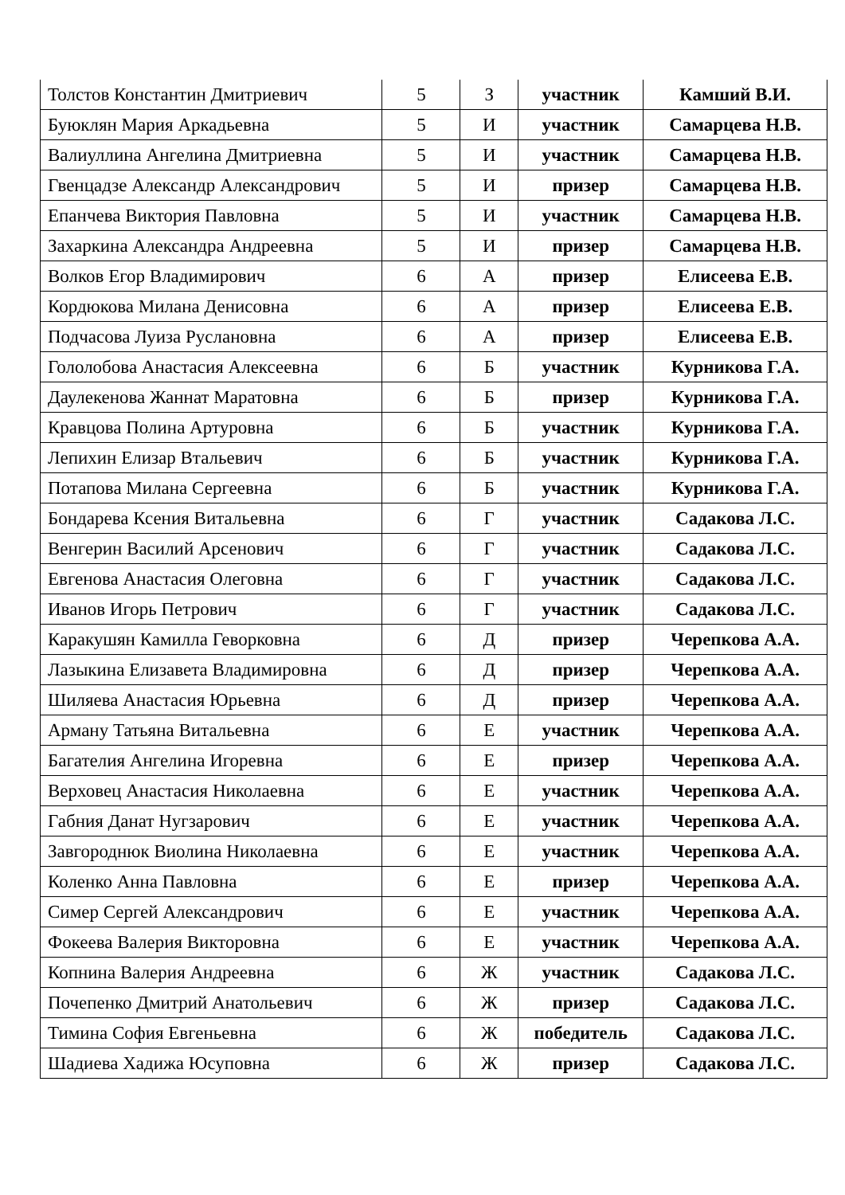| Толстов Константин Дмитриевич | 5 | З | участник | Камший В.И. |
| Буюклян Мария Аркадьевна | 5 | И | участник | Самарцева Н.В. |
| Валиуллина Ангелина Дмитриевна | 5 | И | участник | Самарцева Н.В. |
| Гвенцадзе Александр Александрович | 5 | И | призер | Самарцева Н.В. |
| Епанчева Виктория Павловна | 5 | И | участник | Самарцева Н.В. |
| Захаркина Александра Андреевна | 5 | И | призер | Самарцева Н.В. |
| Волков Егор Владимирович | 6 | А | призер | Елисеева Е.В. |
| Кордюкова Милана Денисовна | 6 | А | призер | Елисеева Е.В. |
| Подчасова Луиза Руслановна | 6 | А | призер | Елисеева Е.В. |
| Гололобова Анастасия Алексеевна | 6 | Б | участник | Курникова Г.А. |
| Даулекенова Жаннат Маратовна | 6 | Б | призер | Курникова Г.А. |
| Кравцова Полина Артуровна | 6 | Б | участник | Курникова Г.А. |
| Лепихин Елизар Втальевич | 6 | Б | участник | Курникова Г.А. |
| Потапова Милана Сергеевна | 6 | Б | участник | Курникова Г.А. |
| Бондарева Ксения Витальевна | 6 | Г | участник | Садакова Л.С. |
| Венгерин Василий Арсенович | 6 | Г | участник | Садакова Л.С. |
| Евгенова Анастасия Олеговна | 6 | Г | участник | Садакова Л.С. |
| Иванов Игорь Петрович | 6 | Г | участник | Садакова Л.С. |
| Каракушян Камилла Геворковна | 6 | Д | призер | Черепкова А.А. |
| Лазыкина Елизавета Владимировна | 6 | Д | призер | Черепкова А.А. |
| Шиляева Анастасия Юрьевна | 6 | Д | призер | Черепкова А.А. |
| Арману Татьяна Витальевна | 6 | Е | участник | Черепкова А.А. |
| Багателия Ангелина Игоревна | 6 | Е | призер | Черепкова А.А. |
| Верховец Анастасия Николаевна | 6 | Е | участник | Черепкова А.А. |
| Габния Данат Нугзарович | 6 | Е | участник | Черепкова А.А. |
| Завгороднюк Виолина Николаевна | 6 | Е | участник | Черепкова А.А. |
| Коленко Анна Павловна | 6 | Е | призер | Черепкова А.А. |
| Симер Сергей Александрович | 6 | Е | участник | Черепкова А.А. |
| Фокеева Валерия Викторовна | 6 | Е | участник | Черепкова А.А. |
| Копнина Валерия Андреевна | 6 | Ж | участник | Садакова Л.С. |
| Почепенко Дмитрий Анатольевич | 6 | Ж | призер | Садакова Л.С. |
| Тимина София Евгеньевна | 6 | Ж | победитель | Садакова Л.С. |
| Шадиева Хадижа Юсуповна | 6 | Ж | призер | Садакова Л.С. |